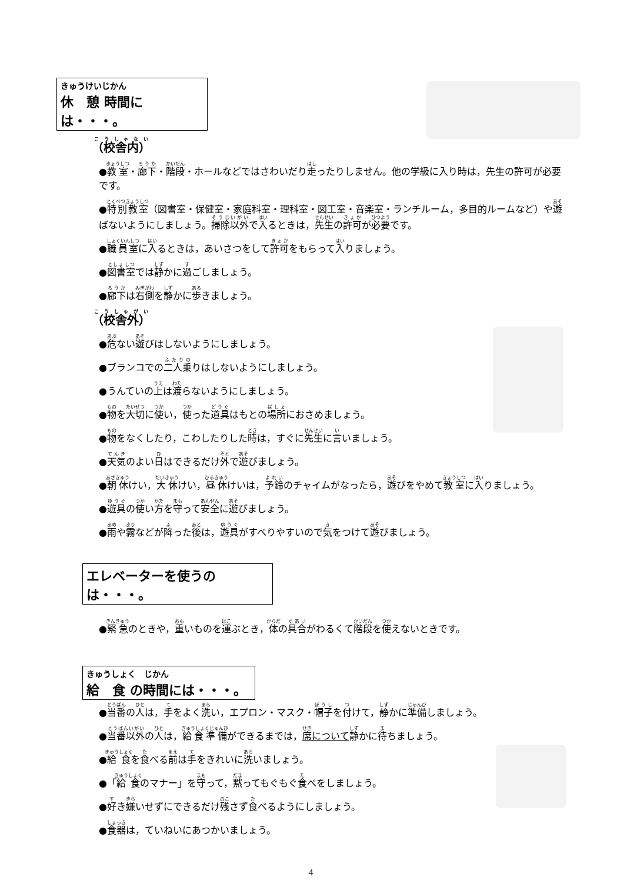きゅうけいじかん
休　憩 時間には・・・。
（校舎内）
●教室・廊下・階段・ホールなどではさわいだり走ったりしません。他の学級に入り時は，先生の許可が必要です。
●特別教室（図書室・保健室・家庭科室・理科室・図工室・音楽室・ランチルーム，多目的ルームなど）や遊ばないようにしましょう。掃除以外で入るときは，先生の許可が必要です。
●職員室に入るときは，あいさつをして許可をもらって入りましょう。
●図書室では静かに過ごしましょう。
●廊下は右側を静かに歩きましょう。
（校舎外）
●危ない遊びはしないようにしましょう。
●ブランコでの二人乗りはしないようにしましょう。
●うんていの上は渡らないようにしましょう。
●物を大切に使い，使った道具はもとの場所におさめましょう。
●物をなくしたり，こわしたりした時は，すぐに先生に言いましょう。
●天気のよい日はできるだけ外で遊びましょう。
●朝休けい，大休けい，昼休けいは，予鈴のチャイムがなったら，遊びをやめて教室に入りましょう。
●遊具の使い方を守って安全に遊びましょう。
●雨や霧などが降った後は，遊具がすべりやすいので気をつけて遊びましょう。
エレベーターを使うのは・・・。
●緊急のときや，重いものを運ぶとき，体の具合がわるくて階段を使えないときです。
きゅうしょく　じかん
給　食 の時間には・・・。
●当番の人は，手をよく洗い，エプロン・マスク・帽子を付けて，静かに準備しましょう。
●当番以外の人は，給食準備ができるまでは，席について 静かに待ちましょう。
●給食を食べる前は手をきれいに洗いましょう。
●「給食のマナー」を守って，黙ってもぐもぐ食べをしましょう。
●好き嫌いせずにできるだけ残さず食べるようにしましょう。
●食器は，ていねいにあつかいましょう。
4